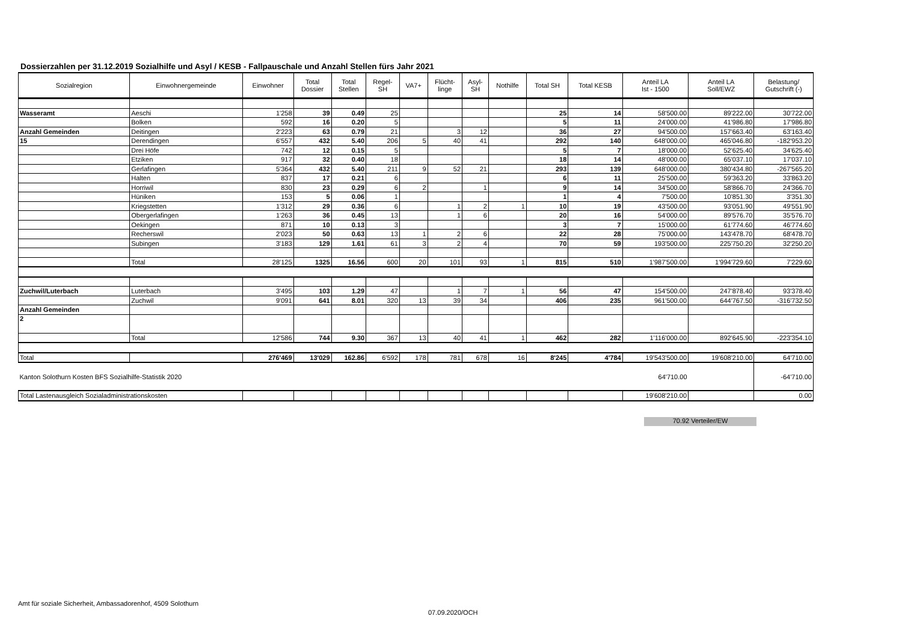Dossierzahlen per 31.12.2019 Sozialhilfe und Asyl / KESB - Fallpauschale und Anzahl Stellen fürs Jahr 2021
| Sozialregion | Einwohnergemeinde | Einwohner | Total Dossier | Total Stellen | Regel- SH | VA7+ | Flücht- linge | Asyl- SH | Nothilfe | Total SH | Total KESB | Anteil LA Ist - 1500 | Anteil LA Soll/EWZ | Belastung/ Gutschrift (-) |
| --- | --- | --- | --- | --- | --- | --- | --- | --- | --- | --- | --- | --- | --- | --- |
| Wasseramt | Aeschi | 1'258 | 39 | 0.49 | 25 | | | | | 25 | 14 | 58'500.00 | 89'222.00 | 30'722.00 |
| | Bolken | 592 | 16 | 0.20 | 5 | | | | | 5 | 11 | 24'000.00 | 41'986.80 | 17'986.80 |
| Anzahl Gemeinden | Deitingen | 2'223 | 63 | 0.79 | 21 | | 3 | 12 | | 36 | 27 | 94'500.00 | 157'663.40 | 63'163.40 |
| 15 | Derendingen | 6'557 | 432 | 5.40 | 206 | 5 | 40 | 41 | | 292 | 140 | 648'000.00 | 465'046.80 | -182'953.20 |
| | Drei Höfe | 742 | 12 | 0.15 | 5 | | | | | 5 | 7 | 18'000.00 | 52'625.40 | 34'625.40 |
| | Etziken | 917 | 32 | 0.40 | 18 | | | | | 18 | 14 | 48'000.00 | 65'037.10 | 17'037.10 |
| | Gerlafingen | 5'364 | 432 | 5.40 | 211 | 9 | 52 | 21 | | 293 | 139 | 648'000.00 | 380'434.80 | -267'565.20 |
| | Halten | 837 | 17 | 0.21 | 6 | | | | | 6 | 11 | 25'500.00 | 59'363.20 | 33'863.20 |
| | Horriwil | 830 | 23 | 0.29 | 6 | 2 | | 1 | | 9 | 14 | 34'500.00 | 58'866.70 | 24'366.70 |
| | Hüniken | 153 | 5 | 0.06 | 1 | | | | | 1 | 4 | 7'500.00 | 10'851.30 | 3'351.30 |
| | Kriegstetten | 1'312 | 29 | 0.36 | 6 | | 1 | 2 | 1 | 10 | 19 | 43'500.00 | 93'051.90 | 49'551.90 |
| | Obergerlafingen | 1'263 | 36 | 0.45 | 13 | | 1 | 6 | | 20 | 16 | 54'000.00 | 89'576.70 | 35'576.70 |
| | Oekingen | 871 | 10 | 0.13 | 3 | | | | | 3 | 7 | 15'000.00 | 61'774.60 | 46'774.60 |
| | Recherswil | 2'023 | 50 | 0.63 | 13 | 1 | 2 | 6 | | 22 | 28 | 75'000.00 | 143'478.70 | 68'478.70 |
| | Subingen | 3'183 | 129 | 1.61 | 61 | 3 | 2 | 4 | | 70 | 59 | 193'500.00 | 225'750.20 | 32'250.20 |
| | Total | 28'125 | 1325 | 16.56 | 600 | 20 | 101 | 93 | 1 | 815 | 510 | 1'987'500.00 | 1'994'729.60 | 7'229.60 |
| Zuchwil/Luterbach | Luterbach | 3'495 | 103 | 1.29 | 47 | | 1 | 7 | 1 | 56 | 47 | 154'500.00 | 247'878.40 | 93'378.40 |
| | Zuchwil | 9'091 | 641 | 8.01 | 320 | 13 | 39 | 34 | | 406 | 235 | 961'500.00 | 644'767.50 | -316'732.50 |
| Anzahl Gemeinden | | | | | | | | | | | | | | |
| 2 | | | | | | | | | | | | | | |
| | Total | 12'586 | 744 | 9.30 | 367 | 13 | 40 | 41 | 1 | 462 | 282 | 1'116'000.00 | 892'645.90 | -223'354.10 |
| Total | | 276'469 | 13'029 | 162.86 | 6'592 | 178 | 781 | 678 | 16 | 8'245 | 4'784 | 19'543'500.00 | 19'608'210.00 | 64'710.00 |
| Kanton Solothurn Kosten BFS Sozialhilfe-Statistik 2020 | | | | | | | | | | | | 64'710.00 | | -64'710.00 |
| Total Lastenausgleich Sozialadministrationskosten | | | | | | | | | | | | 19'608'210.00 | | 0.00 |
70.92 Verteiler/EW
Amt für soziale Sicherheit, Ambassadorenhof, 4509 Solothurn
07.09.2020/OCH